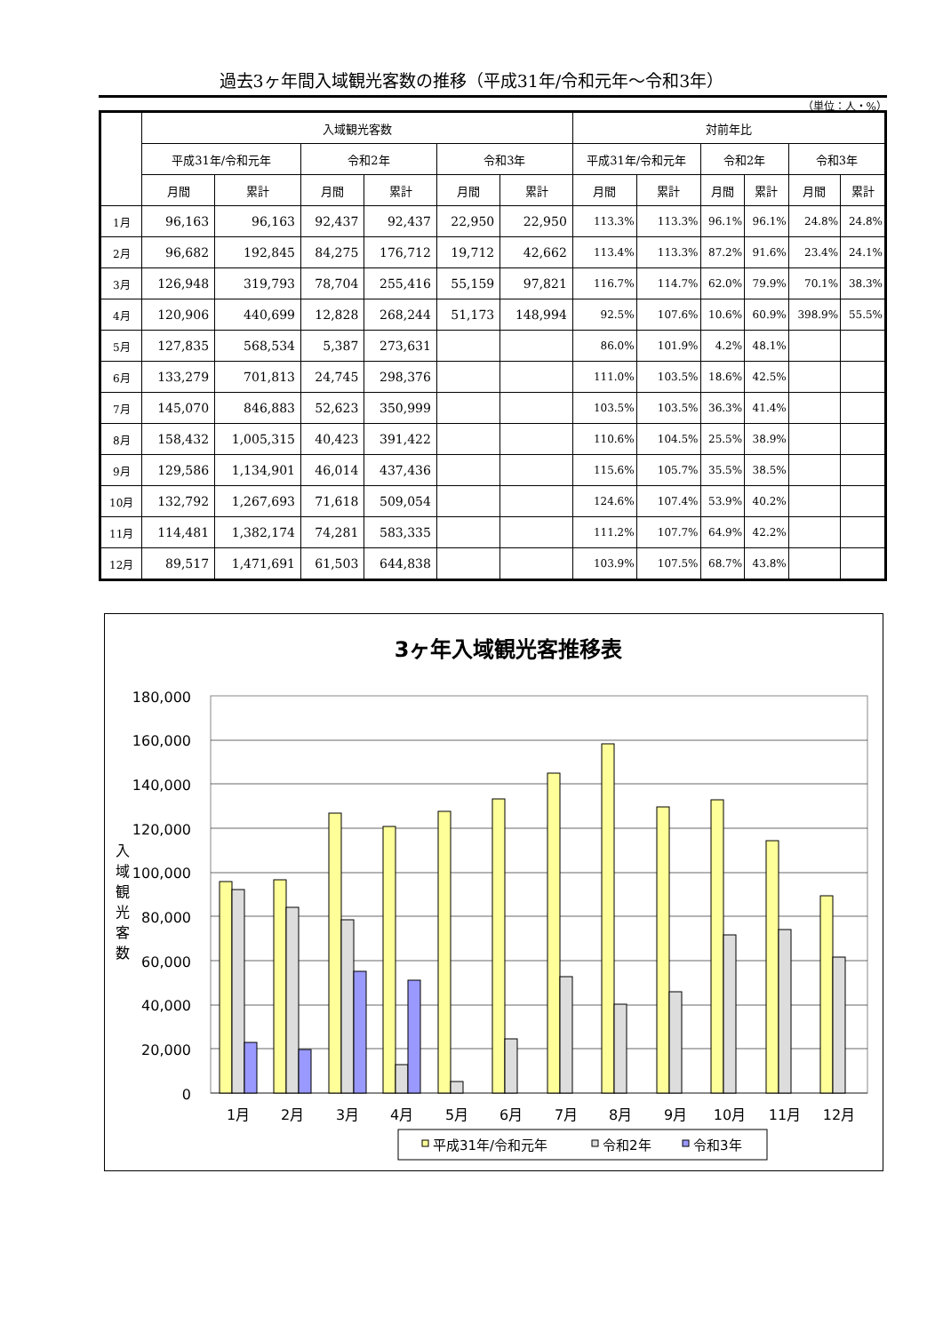過去3ヶ年間入域観光客数の推移（平成31年/令和元年～令和3年）
（単位：人・%）
| | 入域観光客数 | | | | | | 対前年比 | | | | | |
| --- | --- | --- | --- | --- | --- | --- | --- | --- | --- | --- | --- | --- |
| | 平成31年/令和元年 | | 令和2年 | | 令和3年 | | 平成31年/令和元年 | | 令和2年 | | 令和3年 | |
| | 月間 | 累計 | 月間 | 累計 | 月間 | 累計 | 月間 | 累計 | 月間 | 累計 | 月間 | 累計 |
| 1月 | 96,163 | 96,163 | 92,437 | 92,437 | 22,950 | 22,950 | 113.3% | 113.3% | 96.1% | 96.1% | 24.8% | 24.8% |
| 2月 | 96,682 | 192,845 | 84,275 | 176,712 | 19,712 | 42,662 | 113.4% | 113.3% | 87.2% | 91.6% | 23.4% | 24.1% |
| 3月 | 126,948 | 319,793 | 78,704 | 255,416 | 55,159 | 97,821 | 116.7% | 114.7% | 62.0% | 79.9% | 70.1% | 38.3% |
| 4月 | 120,906 | 440,699 | 12,828 | 268,244 | 51,173 | 148,994 | 92.5% | 107.6% | 10.6% | 60.9% | 398.9% | 55.5% |
| 5月 | 127,835 | 568,534 | 5,387 | 273,631 | | | 86.0% | 101.9% | 4.2% | 48.1% | | |
| 6月 | 133,279 | 701,813 | 24,745 | 298,376 | | | 111.0% | 103.5% | 18.6% | 42.5% | | |
| 7月 | 145,070 | 846,883 | 52,623 | 350,999 | | | 103.5% | 103.5% | 36.3% | 41.4% | | |
| 8月 | 158,432 | 1,005,315 | 40,423 | 391,422 | | | 110.6% | 104.5% | 25.5% | 38.9% | | |
| 9月 | 129,586 | 1,134,901 | 46,014 | 437,436 | | | 115.6% | 105.7% | 35.5% | 38.5% | | |
| 10月 | 132,792 | 1,267,693 | 71,618 | 509,054 | | | 124.6% | 107.4% | 53.9% | 40.2% | | |
| 11月 | 114,481 | 1,382,174 | 74,281 | 583,335 | | | 111.2% | 107.7% | 64.9% | 42.2% | | |
| 12月 | 89,517 | 1,471,691 | 61,503 | 644,838 | | | 103.9% | 107.5% | 68.7% | 43.8% | | |
3ヶ年入域観光客推移表
180,000
160,000
140,000
120,000
100,000
80,000
60,000
40,000
20,000
0
入
域
観
光
客
数
1月
2月
3月
4月
5月
6月
7月
8月
9月
10月
11月
12月
平成31年/令和元年
令和2年
令和3年